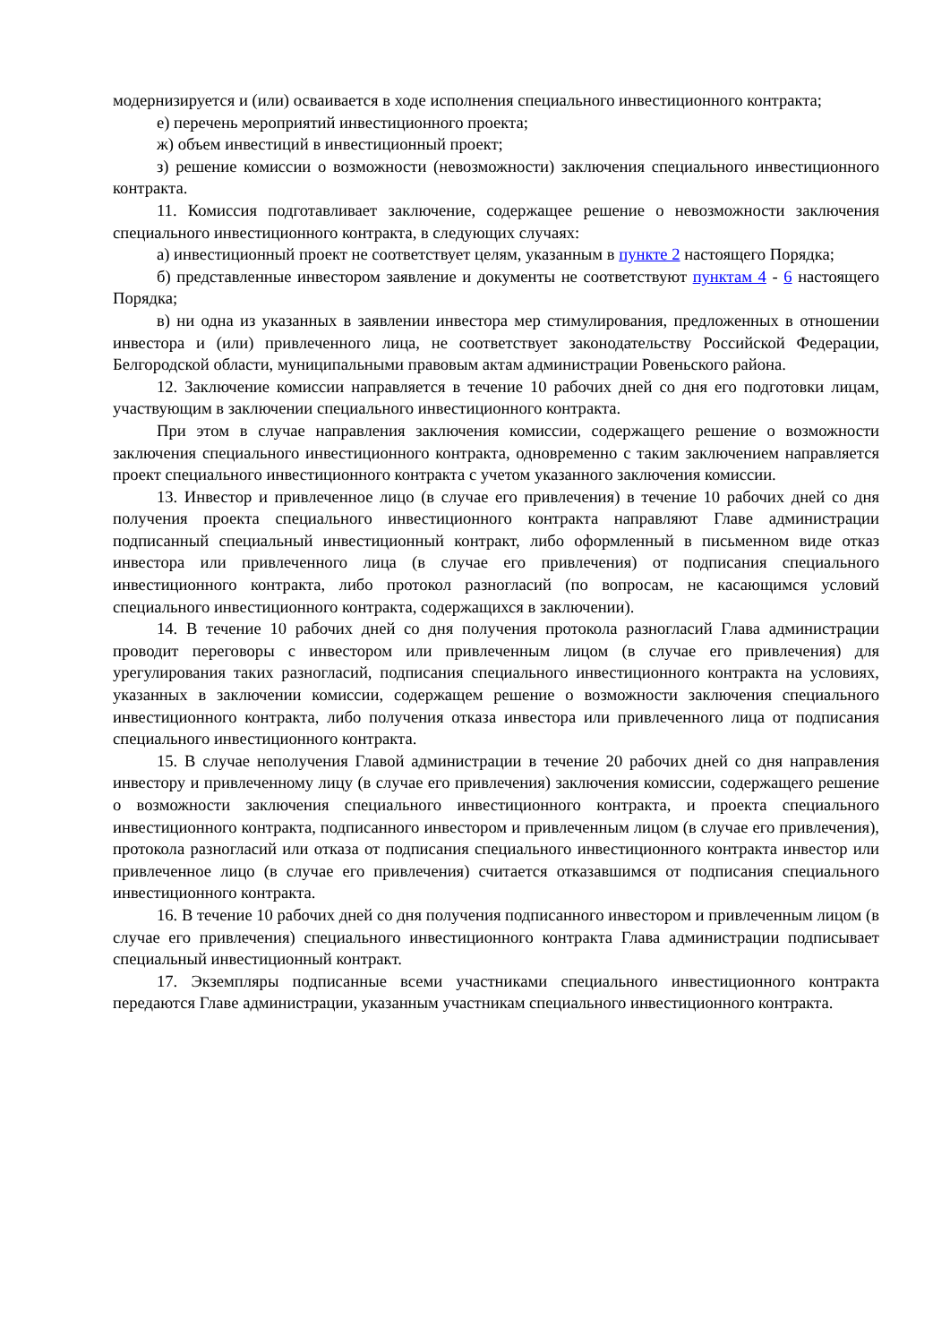модернизируется и (или) осваивается в ходе исполнения специального инвестиционного контракта;
е) перечень мероприятий инвестиционного проекта;
ж) объем инвестиций в инвестиционный проект;
з) решение комиссии о возможности (невозможности) заключения специального инвестиционного контракта.
11. Комиссия подготавливает заключение, содержащее решение о невозможности заключения специального инвестиционного контракта, в следующих случаях:
а) инвестиционный проект не соответствует целям, указанным в пункте 2 настоящего Порядка;
б) представленные инвестором заявление и документы не соответствуют пунктам 4 - 6 настоящего Порядка;
в) ни одна из указанных в заявлении инвестора мер стимулирования, предложенных в отношении инвестора и (или) привлеченного лица, не соответствует законодательству Российской Федерации, Белгородской области, муниципальными правовым актам администрации Ровеньского района.
12. Заключение комиссии направляется в течение 10 рабочих дней со дня его подготовки лицам, участвующим в заключении специального инвестиционного контракта.
При этом в случае направления заключения комиссии, содержащего решение о возможности заключения специального инвестиционного контракта, одновременно с таким заключением направляется проект специального инвестиционного контракта с учетом указанного заключения комиссии.
13. Инвестор и привлеченное лицо (в случае его привлечения) в течение 10 рабочих дней со дня получения проекта специального инвестиционного контракта направляют Главе администрации подписанный специальный инвестиционный контракт, либо оформленный в письменном виде отказ инвестора или привлеченного лица (в случае его привлечения) от подписания специального инвестиционного контракта, либо протокол разногласий (по вопросам, не касающимся условий специального инвестиционного контракта, содержащихся в заключении).
14. В течение 10 рабочих дней со дня получения протокола разногласий Глава администрации проводит переговоры с инвестором или привлеченным лицом (в случае его привлечения) для урегулирования таких разногласий, подписания специального инвестиционного контракта на условиях, указанных в заключении комиссии, содержащем решение о возможности заключения специального инвестиционного контракта, либо получения отказа инвестора или привлеченного лица от подписания специального инвестиционного контракта.
15. В случае неполучения Главой администрации в течение 20 рабочих дней со дня направления инвестору и привлеченному лицу (в случае его привлечения) заключения комиссии, содержащего решение о возможности заключения специального инвестиционного контракта, и проекта специального инвестиционного контракта, подписанного инвестором и привлеченным лицом (в случае его привлечения), протокола разногласий или отказа от подписания специального инвестиционного контракта инвестор или привлеченное лицо (в случае его привлечения) считается отказавшимся от подписания специального инвестиционного контракта.
16. В течение 10 рабочих дней со дня получения подписанного инвестором и привлеченным лицом (в случае его привлечения) специального инвестиционного контракта Глава администрации подписывает специальный инвестиционный контракт.
17. Экземпляры подписанные всеми участниками специального инвестиционного контракта передаются Главе администрации, указанным участникам специального инвестиционного контракта.